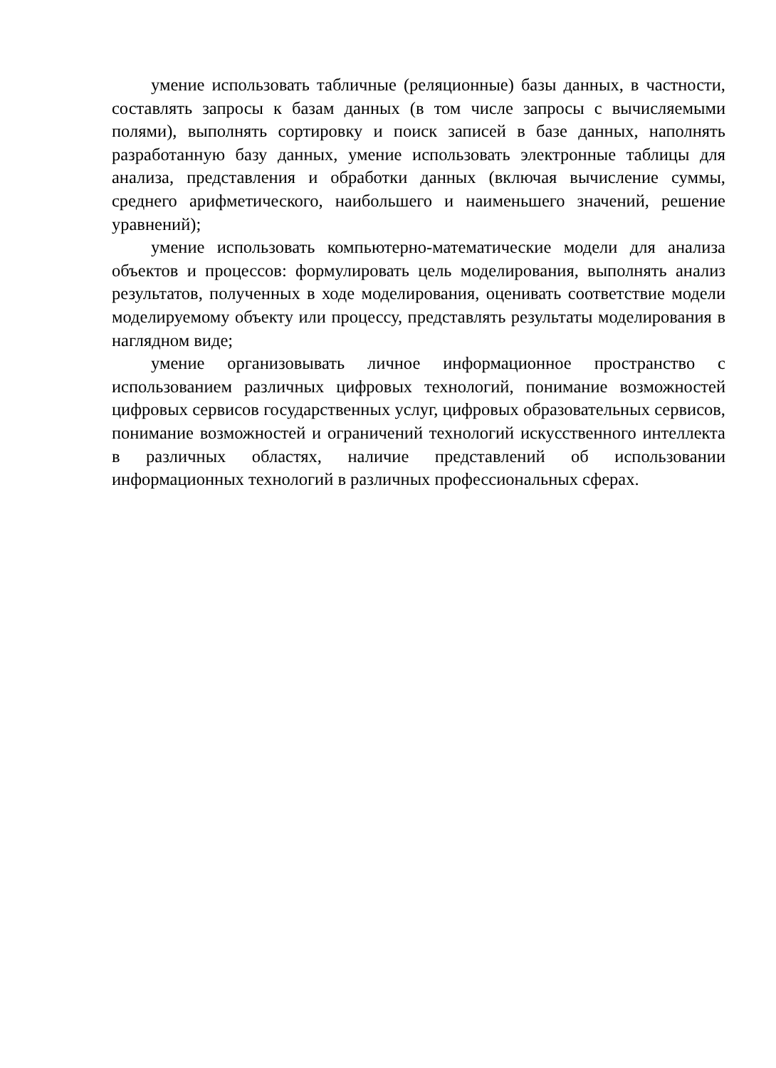умение использовать табличные (реляционные) базы данных, в частности, составлять запросы к базам данных (в том числе запросы с вычисляемыми полями), выполнять сортировку и поиск записей в базе данных, наполнять разработанную базу данных, умение использовать электронные таблицы для анализа, представления и обработки данных (включая вычисление суммы, среднего арифметического, наибольшего и наименьшего значений, решение уравнений);
умение использовать компьютерно-математические модели для анализа объектов и процессов: формулировать цель моделирования, выполнять анализ результатов, полученных в ходе моделирования, оценивать соответствие модели моделируемому объекту или процессу, представлять результаты моделирования в наглядном виде;
умение организовывать личное информационное пространство с использованием различных цифровых технологий, понимание возможностей цифровых сервисов государственных услуг, цифровых образовательных сервисов, понимание возможностей и ограничений технологий искусственного интеллекта в различных областях, наличие представлений об использовании информационных технологий в различных профессиональных сферах.